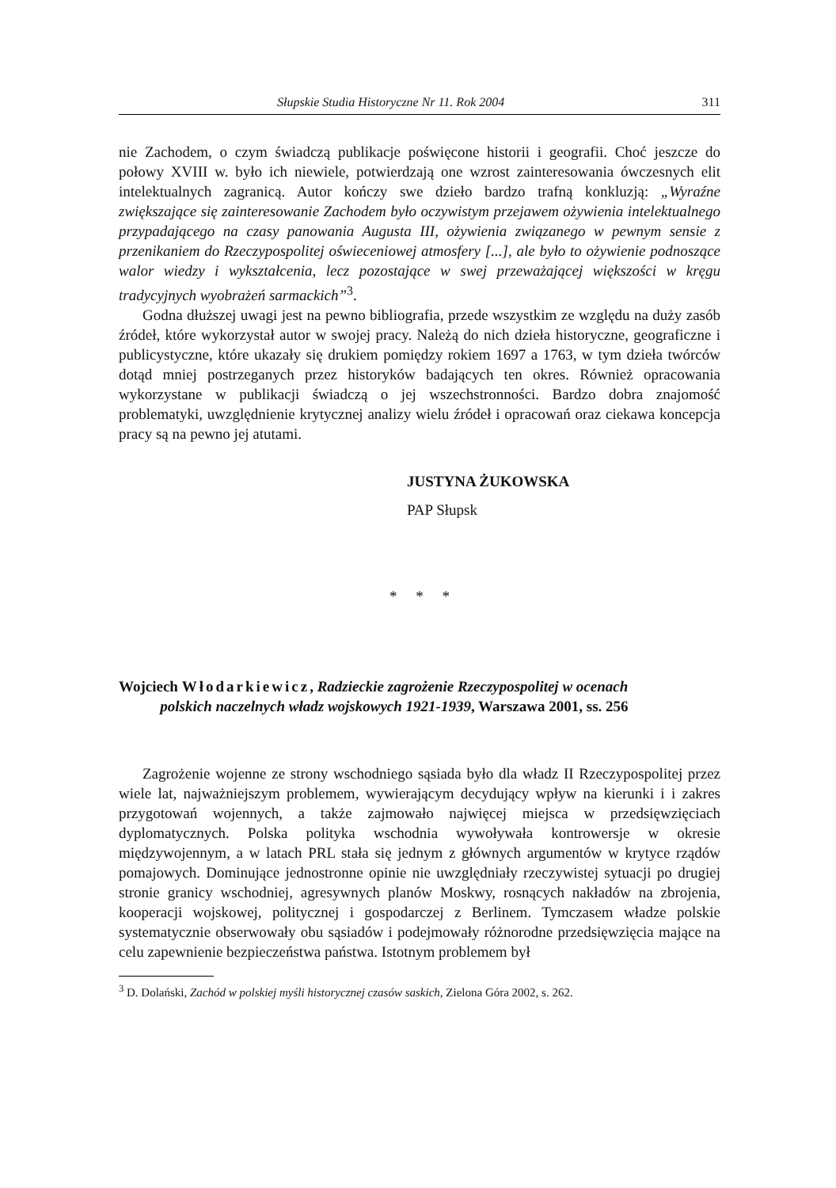Słupskie Studia Historyczne Nr 11. Rok 2004 311
nie Zachodem, o czym świadczą publikacje poświęcone historii i geografii. Choć jeszcze do połowy XVIII w. było ich niewiele, potwierdzają one wzrost zainteresowania ówczesnych elit intelektualnych zagranicą. Autor kończy swe dzieło bardzo trafną konkluzją: „Wyraźne zwiększające się zainteresowanie Zachodem było oczywistym przejawem ożywienia intelektualnego przypadającego na czasy panowania Augusta III, ożywienia związanego w pewnym sensie z przenikaniem do Rzeczypospolitej oświeceniowej atmosfery [...], ale było to ożywienie podnoszące walor wiedzy i wykształcenia, lecz pozostające w swej przeważającej większości w kręgu tradycyjnych wyobrażeń sarmackich”<sup>3</sup>.
Godna dłuższej uwagi jest na pewno bibliografia, przede wszystkim ze względu na duży zasób źródeł, które wykorzystał autor w swojej pracy. Należą do nich dzieła historyczne, geograficzne i publicystyczne, które ukazały się drukiem pomiędzy rokiem 1697 a 1763, w tym dzieła twórców dotąd mniej postrzeganych przez historyków badających ten okres. Również opracowania wykorzystane w publikacji świadczą o jej wszechstronności. Bardzo dobra znajomość problematyki, uwzględnienie krytycznej analizy wielu źródeł i opracowań oraz ciekawa koncepcja pracy są na pewno jej atutami.
JUSTYNA ŻUKOWSKA
PAP Słupsk
* * *
Wojciech Włodarkiewicz, Radzieckie zagrożenie Rzeczypospolitej w ocenach
polskich naczelnych władz wojskowych 1921-1939, Warszawa 2001, ss. 256
Zagrożenie wojenne ze strony wschodniego sąsiada było dla władz II Rzeczypospolitej przez wiele lat, najważniejszym problemem, wywierającym decydujący wpływ na kierunki i i zakres przygotowań wojennych, a także zajmowało najwięcej miejsca w przedsięwzięciach dyplomatycznych. Polska polityka wschodnia wywoływała kontrowersje w okresie międzywojennym, a w latach PRL stała się jednym z głównych argumentów w krytyce rządów pomajowych. Dominujące jednostronne opinie nie uwzględniały rzeczywistej sytuacji po drugiej stronie granicy wschodniej, agresywnych planów Moskwy, rosnących nakładów na zbrojenia, kooperacji wojskowej, politycznej i gospodarczej z Berlinem. Tymczasem władze polskie systematycznie obserwowały obu sąsiadów i podejmowały różnorodne przedsięwzięcia mające na celu zapewnienie bezpieczeństwa państwa. Istotnym problemem był
<sup>3</sup> D. Dolański, Zachód w polskiej myśli historycznej czasów saskich, Zielona Góra 2002, s. 262.